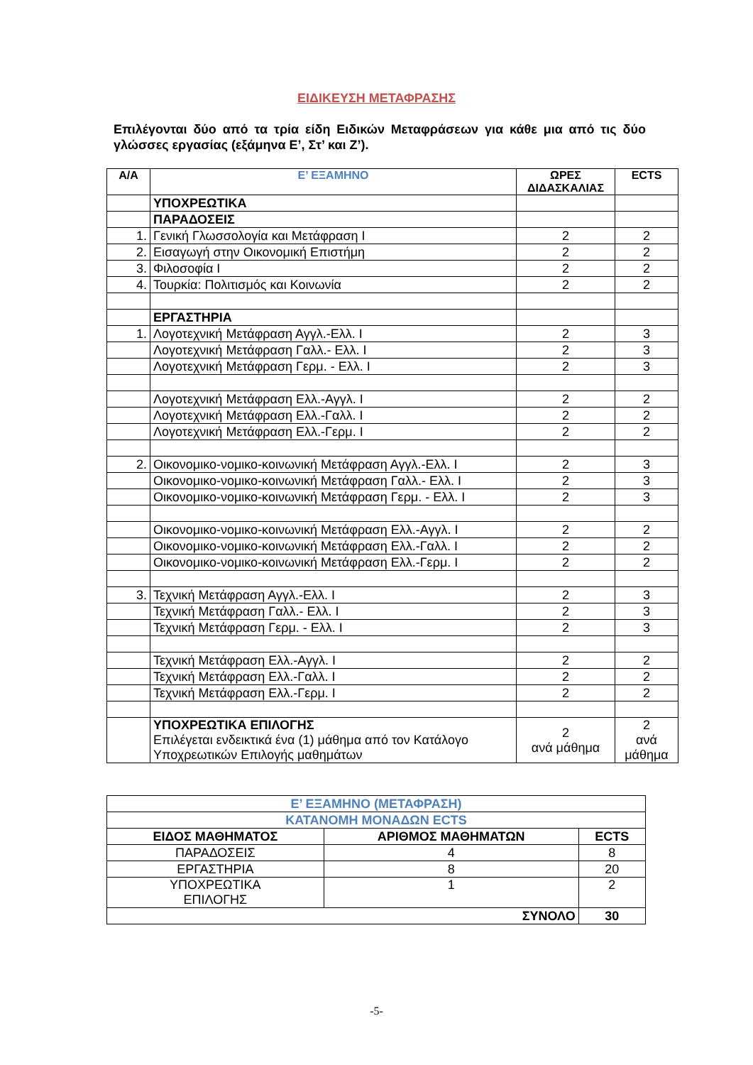ΕΙΔΙΚΕΥΣΗ ΜΕΤΑΦΡΑΣΗΣ
Επιλέγονται δύο από τα τρία είδη Ειδικών Μεταφράσεων για κάθε μια από τις δύο γλώσσες εργασίας (εξάμηνα Ε’, Στ’ και Ζ’).
| Α/Α | Ε’ ΕΞΑΜΗΝΟ | ΩΡΕΣ ΔΙΔΑΣΚΑΛΙΑΣ | ECTS |
| --- | --- | --- | --- |
| | ΥΠΟΧΡΕΩΤΙΚΑ | | |
| | ΠΑΡΑΔΟΣΕΙΣ | | |
| 1. | Γενική Γλωσσολογία και Μετάφραση Ι | 2 | 2 |
| 2. | Εισαγωγή στην Οικονομική Επιστήμη | 2 | 2 |
| 3. | Φιλοσοφία Ι | 2 | 2 |
| 4. | Τουρκία: Πολιτισμός και Κοινωνία | 2 | 2 |
| | ΕΡΓΑΣΤΗΡΙΑ | | |
| 1. | Λογοτεχνική Μετάφραση Αγγλ.-Ελλ. Ι | 2 | 3 |
| | Λογοτεχνική Μετάφραση Γαλλ.- Ελλ. Ι | 2 | 3 |
| | Λογοτεχνική Μετάφραση Γερμ. - Ελλ. Ι | 2 | 3 |
| | Λογοτεχνική Μετάφραση Ελλ.-Αγγλ. Ι | 2 | 2 |
| | Λογοτεχνική Μετάφραση Ελλ.-Γαλλ. Ι | 2 | 2 |
| | Λογοτεχνική Μετάφραση Ελλ.-Γερμ. Ι | 2 | 2 |
| 2. | Οικονομικο-νομικο-κοινωνική Μετάφραση Αγγλ.-Ελλ. Ι | 2 | 3 |
| | Οικονομικο-νομικο-κοινωνική Μετάφραση Γαλλ.- Ελλ. Ι | 2 | 3 |
| | Οικονομικο-νομικο-κοινωνική Μετάφραση Γερμ. - Ελλ. Ι | 2 | 3 |
| | Οικονομικο-νομικο-κοινωνική Μετάφραση Ελλ.-Αγγλ. Ι | 2 | 2 |
| | Οικονομικο-νομικο-κοινωνική Μετάφραση Ελλ.-Γαλλ. Ι | 2 | 2 |
| | Οικονομικο-νομικο-κοινωνική Μετάφραση Ελλ.-Γερμ. Ι | 2 | 2 |
| 3. | Τεχνική Μετάφραση Αγγλ.-Ελλ. Ι | 2 | 3 |
| | Τεχνική Μετάφραση Γαλλ.- Ελλ. Ι | 2 | 3 |
| | Τεχνική Μετάφραση Γερμ. - Ελλ. Ι | 2 | 3 |
| | Τεχνική Μετάφραση Ελλ.-Αγγλ. Ι | 2 | 2 |
| | Τεχνική Μετάφραση Ελλ.-Γαλλ. Ι | 2 | 2 |
| | Τεχνική Μετάφραση Ελλ.-Γερμ. Ι | 2 | 2 |
| | ΥΠΟΧΡΕΩΤΙΚΑ ΕΠΙΛΟΓΗΣ Επιλέγεται ενδεικτικά ένα (1) μάθημα από τον Κατάλογο Υποχρεωτικών Επιλογής μαθημάτων | 2 ανά μάθημα | 2 ανά μάθημα |
| Ε’ ΕΞΑΜΗΝΟ (ΜΕΤΑΦΡΑΣΗ) | | |
| --- | --- | --- |
| ΚΑΤΑΝΟΜΗ ΜΟΝΑΔΩΝ ECTS | | |
| ΕΙΔΟΣ ΜΑΘΗΜΑΤΟΣ | ΑΡΙΘΜΟΣ ΜΑΘΗΜΑΤΩΝ | ECTS |
| ΠΑΡΑΔΟΣΕΙΣ | 4 | 8 |
| ΕΡΓΑΣΤΗΡΙΑ | 8 | 20 |
| ΥΠΟΧΡΕΩΤΙΚΑ ΕΠΙΛΟΓΗΣ | 1 | 2 |
| ΣΥΝΟΛΟ | | 30 |
-5-